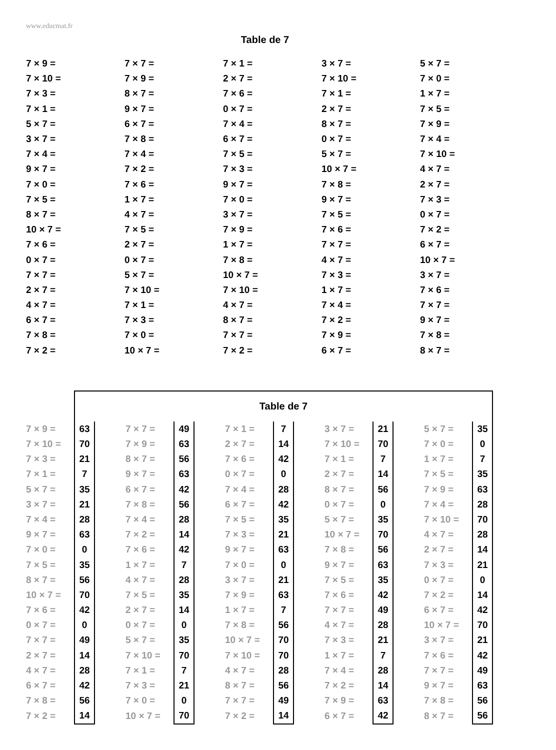www.educmat.fr
Table de 7
| 7 × 9 = | 7 × 7 = | 7 × 1 = | 3 × 7 = | 5 × 7 = |
| 7 × 10 = | 7 × 9 = | 2 × 7 = | 7 × 10 = | 7 × 0 = |
| 7 × 3 = | 8 × 7 = | 7 × 6 = | 7 × 1 = | 1 × 7 = |
| 7 × 1 = | 9 × 7 = | 0 × 7 = | 2 × 7 = | 7 × 5 = |
| 5 × 7 = | 6 × 7 = | 7 × 4 = | 8 × 7 = | 7 × 9 = |
| 3 × 7 = | 7 × 8 = | 6 × 7 = | 0 × 7 = | 7 × 4 = |
| 7 × 4 = | 7 × 4 = | 7 × 5 = | 5 × 7 = | 7 × 10 = |
| 9 × 7 = | 7 × 2 = | 7 × 3 = | 10 × 7 = | 4 × 7 = |
| 7 × 0 = | 7 × 6 = | 9 × 7 = | 7 × 8 = | 2 × 7 = |
| 7 × 5 = | 1 × 7 = | 7 × 0 = | 9 × 7 = | 7 × 3 = |
| 8 × 7 = | 4 × 7 = | 3 × 7 = | 7 × 5 = | 0 × 7 = |
| 10 × 7 = | 7 × 5 = | 7 × 9 = | 7 × 6 = | 7 × 2 = |
| 7 × 6 = | 2 × 7 = | 1 × 7 = | 7 × 7 = | 6 × 7 = |
| 0 × 7 = | 0 × 7 = | 7 × 8 = | 4 × 7 = | 10 × 7 = |
| 7 × 7 = | 5 × 7 = | 10 × 7 = | 7 × 3 = | 3 × 7 = |
| 2 × 7 = | 7 × 10 = | 7 × 10 = | 1 × 7 = | 7 × 6 = |
| 4 × 7 = | 7 × 1 = | 4 × 7 = | 7 × 4 = | 7 × 7 = |
| 6 × 7 = | 7 × 3 = | 8 × 7 = | 7 × 2 = | 9 × 7 = |
| 7 × 8 = | 7 × 0 = | 7 × 7 = | 7 × 9 = | 7 × 8 = |
| 7 × 2 = | 10 × 7 = | 7 × 2 = | 6 × 7 = | 8 × 7 = |
| | Table de 7 | | | | | | | | | | | | |
| 7 × 9 = | 63 | | 7 × 7 = | 49 | | 7 × 1 = | 7 | | 3 × 7 = | 21 | | 5 × 7 = | 35 |
| 7 × 10 = | 70 | | 7 × 9 = | 63 | | 2 × 7 = | 14 | | 7 × 10 = | 70 | | 7 × 0 = | 0 |
| 7 × 3 = | 21 | | 8 × 7 = | 56 | | 7 × 6 = | 42 | | 7 × 1 = | 7 | | 1 × 7 = | 7 |
| 7 × 1 = | 7 | | 9 × 7 = | 63 | | 0 × 7 = | 0 | | 2 × 7 = | 14 | | 7 × 5 = | 35 |
| 5 × 7 = | 35 | | 6 × 7 = | 42 | | 7 × 4 = | 28 | | 8 × 7 = | 56 | | 7 × 9 = | 63 |
| 3 × 7 = | 21 | | 7 × 8 = | 56 | | 6 × 7 = | 42 | | 0 × 7 = | 0 | | 7 × 4 = | 28 |
| 7 × 4 = | 28 | | 7 × 4 = | 28 | | 7 × 5 = | 35 | | 5 × 7 = | 35 | | 7 × 10 = | 70 |
| 9 × 7 = | 63 | | 7 × 2 = | 14 | | 7 × 3 = | 21 | | 10 × 7 = | 70 | | 4 × 7 = | 28 |
| 7 × 0 = | 0 | | 7 × 6 = | 42 | | 9 × 7 = | 63 | | 7 × 8 = | 56 | | 2 × 7 = | 14 |
| 7 × 5 = | 35 | | 1 × 7 = | 7 | | 7 × 0 = | 0 | | 9 × 7 = | 63 | | 7 × 3 = | 21 |
| 8 × 7 = | 56 | | 4 × 7 = | 28 | | 3 × 7 = | 21 | | 7 × 5 = | 35 | | 0 × 7 = | 0 |
| 10 × 7 = | 70 | | 7 × 5 = | 35 | | 7 × 9 = | 63 | | 7 × 6 = | 42 | | 7 × 2 = | 14 |
| 7 × 6 = | 42 | | 2 × 7 = | 14 | | 1 × 7 = | 7 | | 7 × 7 = | 49 | | 6 × 7 = | 42 |
| 0 × 7 = | 0 | | 0 × 7 = | 0 | | 7 × 8 = | 56 | | 4 × 7 = | 28 | | 10 × 7 = | 70 |
| 7 × 7 = | 49 | | 5 × 7 = | 35 | | 10 × 7 = | 70 | | 7 × 3 = | 21 | | 3 × 7 = | 21 |
| 2 × 7 = | 14 | | 7 × 10 = | 70 | | 7 × 10 = | 70 | | 1 × 7 = | 7 | | 7 × 6 = | 42 |
| 4 × 7 = | 28 | | 7 × 1 = | 7 | | 4 × 7 = | 28 | | 7 × 4 = | 28 | | 7 × 7 = | 49 |
| 6 × 7 = | 42 | | 7 × 3 = | 21 | | 8 × 7 = | 56 | | 7 × 2 = | 14 | | 9 × 7 = | 63 |
| 7 × 8 = | 56 | | 7 × 0 = | 0 | | 7 × 7 = | 49 | | 7 × 9 = | 63 | | 7 × 8 = | 56 |
| 7 × 2 = | 14 | | 10 × 7 = | 70 | | 7 × 2 = | 14 | | 6 × 7 = | 42 | | 8 × 7 = | 56 |